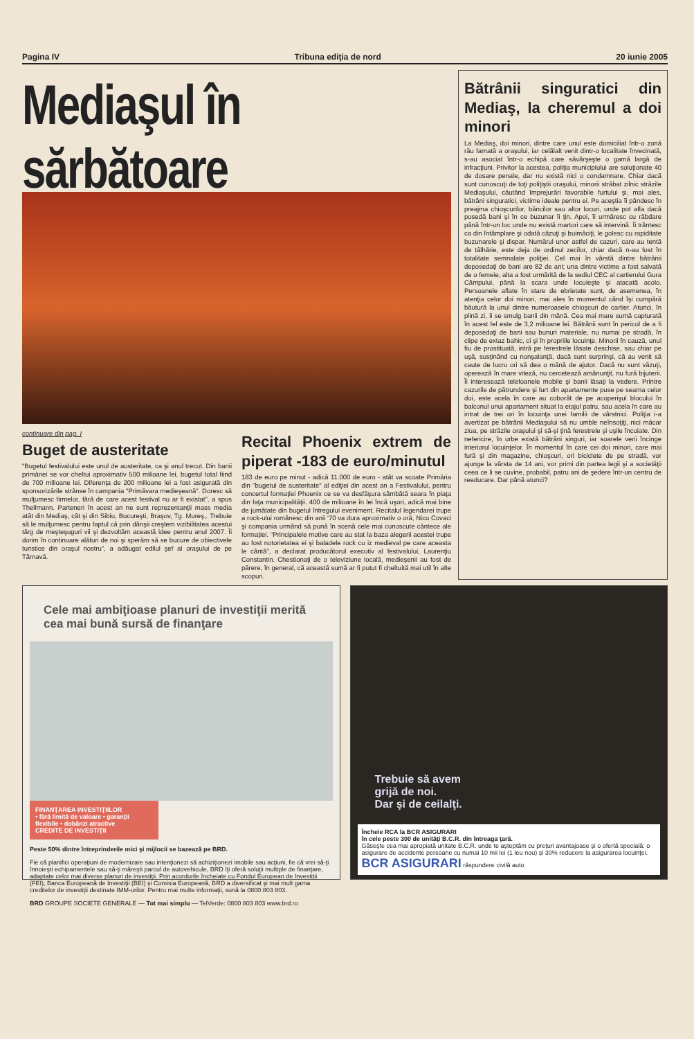Pagina IV Tribuna ediţia de nord 20 iunie 2005
Mediaşul în sărbătoare
continuare din pag. I
Buget de austeritate
"Bugetul festivalului este unul de austeritate, ca şi anul trecut. Din banii primăriei se vor cheltui aproximativ 500 milioane lei, bugetul total fiind de 700 milioane lei. Diferenţa de 200 milioane lei a fost asigurată din sponsorizările strânse în campania "Primăvara medieşeană". Doresc să mulţumesc firmelor, fără de care acest festival nu ar fi existat", a spus Thellmann. Parteneri în acest an ne sunt reprezentanţii mass media atât din Mediaş, cât şi din Sibiu, Bucureşti, Braşov, Tg. Mureş,. Trebuie să le mulţumesc pentru faptul că prin dânşii creştem vizibilitatea acestui târg de meşteşuguri vii şi dezvoltăm această idee pentru anul 2007. Îi dorim în continuare alături de noi şi sperăm să se bucure de obiectivele turistice din oraşul nostru", a adăugat edilul şef al oraşului de pe Târnavă.
Recital Phoenix extrem de piperat -183 de euro/minutul
183 de euro pe minut - adică 11.000 de euro - atât va scoate Primăria din "bugetul de austeritate" al ediţiei din acest an a Festivalului, pentru concertul formaţiei Phoenix ce se va desfăşura sâmbătă seara în piaţa din faţa municipalităţii. 400 de milioane în lei încă uşori, adică mai bine de jumătate din bugetul întregului eveniment. Recitalul legendarei trupe a rock-ului românesc din anii '70 va dura aproximativ o oră, Nicu Covaci şi compania urmând să pună în scenă cele mai cunoscute cântece ale formaţiei. "Principalele motive care au stat la baza alegerii acestei trupe au fost notorietatea ei şi baladele rock cu iz medieval pe care aceasta le cântă", a declarat producătorul executiv al festivalului, Laurenţiu Constantin. Chestionaţi de o televiziune locală, medieşenii au fost de părere, în general, că această sumă ar fi putut fi cheltuită mai util în alte scopuri.
Bătrânii singuratici din Mediaş, la cheremul a doi minori
La Mediaş, doi minori, dintre care unul este domiciliat într-o zonă rău famată a oraşului, iar celălalt venit dintr-o localitate învecinată, s-au asociat într-o echipă care săvârşeşte o gamă largă de infracţiuni. Privitor la acestea, poliţia municipiului are soluţionate 40 de dosare penale, dar nu există nici o condamnare. Chiar dacă sunt cunoscuţi de toţi poliţiştii oraşului, minorii străbat zilnic străzile Mediaşului, căutând împrejurări favorabile furtului şi, mai ales, bătrâni singuratici, victime ideale pentru ei. Pe aceştia îi pândesc în preajma chioşcurilor, băncilor sau altor locuri, unde pot afla dacă posedă bani şi în ce buzunar îi ţin. Apoi, îi urmăresc cu răbdare până într-un loc unde nu există martori care să intervină. Îi trântesc ca din întâmplare şi odată căzuţi şi buimăciţi, le golesc cu rapiditate buzunarele şi dispar. Numărul unor astfel de cazuri, care au tentă de tâlhărie, este deja de ordinul zecilor, chiar dacă n-au fost în totalitate semnalate poliţiei. Cel mai în vârstă dintre bătrânii deposedaţi de bani are 82 de ani; una dintre victime a fost salvată de o femeie, alta a fost urmărită de la sediul CEC al cartierului Gura Câmpului, până la scara unde locuieşte şi atacată acolo. Persoanele aflate în stare de ebrietate sunt, de asemenea, în atenţia celor doi minori, mai ales în momentul când îşi cumpără băutură la unul dintre numeroasele chioşcuri de cartier. Atunci, în plină zi, li se smulg banii din mână. Cea mai mare sumă capturată în acest fel este de 3,2 milioane lei. Bătrânii sunt în pericol de a fi deposedaţi de bani sau bunuri materiale, nu numai pe stradă, în clipe de extaz bahic, ci şi în propriile locuinţe. Minorii în cauză, unul fiu de prostituată, intră pe ferestrele lăsate deschise, sau chiar pe uşă, susţinând cu nonşalanţă, dacă sunt surprinşi, că au venit să caute de lucru ori să dea o mână de ajutor. Dacă nu sunt văzuţi, operează în mare viteză, nu cercetează amănunţit, nu fură bijuterii. Îi interesează telefoanele mobile şi banii lăsaţi la vedere. Printre cazurile de pătrundere şi furt din apartamente puse pe seama celor doi, este acela în care au coborât de pe acoperişul blocului în balconul unui apartament situat la etajul patru, sau acela în care au intrat de trei ori în locuinţa unei familii de vârstnici. Poliţia i-a avertizat pe bătrânii Mediaşului să nu umble neînsoţiţi, nici măcar ziua, pe străzile oraşului şi să-şi ţină ferestrele şi uşile încuiate. Din nefericire, în urbe există bătrâni singuri, iar soarele verii încinge interiorul locuinţelor. În momentul în care cei doi minori, care mai fură şi din magazine, chioşcuri, ori biciclete de pe stradă, vor ajunge la vârsta de 14 ani, vor primi din partea legii şi a societăţii ceea ce li se cuvine, probabil, patru ani de şedere într-un centru de reeducare. Dar până atunci?
Cele mai ambiţioase planuri de investiţii merită cea mai bună sursă de finanţare
FINANŢAREA INVESTIŢIILOR
• fără limită de valoare • garanţii flexibile • dobânzi atractive
CREDITE DE INVESTIŢII
Peste 50% dintre întreprinderile mici şi mijlocii se bazează pe BRD.
Fie că planifici operaţiuni de modernizare sau intenţionezi să achiziţionezi imobile sau acţiuni, fie că vrei să-ţi înnoieşti echipamentele sau să-ţi măreşti parcul de autovehicule, BRD îţi oferă soluţii multiple de finanţare, adaptate celor mai diverse planuri de investiţii. Prin acordurile încheiate cu Fondul European de Investiţii (FEI), Banca Europeană de Investiţii (BEI) şi Comisia Europeană, BRD a diversificat şi mai mult gama creditelor de investiţii destinate IMM-urilor. Pentru mai multe informaţii, sună la 0800 803 803.
BRD GROUPE SOCIETE GENERALE — Tot mai simplu — TelVerde: 0800 803 803 www.brd.ro
Trebuie să avem
grijă de noi.
Dar şi de ceilalţi.
Încheie RCA la BCR ASIGURARI
în cele peste 300 de unităţi B.C.R. din întreaga ţară.
Găseşte cea mai apropiată unitate B.C.R. unde te aşteptăm cu preţuri avantajoase şi o ofertă specială: o asigurare de accidente persoane cu numai 10 mii lei (1 leu nou) şi 30% reducere la asigurarea locuinţei.
BCR ASIGURARI răspundere civilă auto